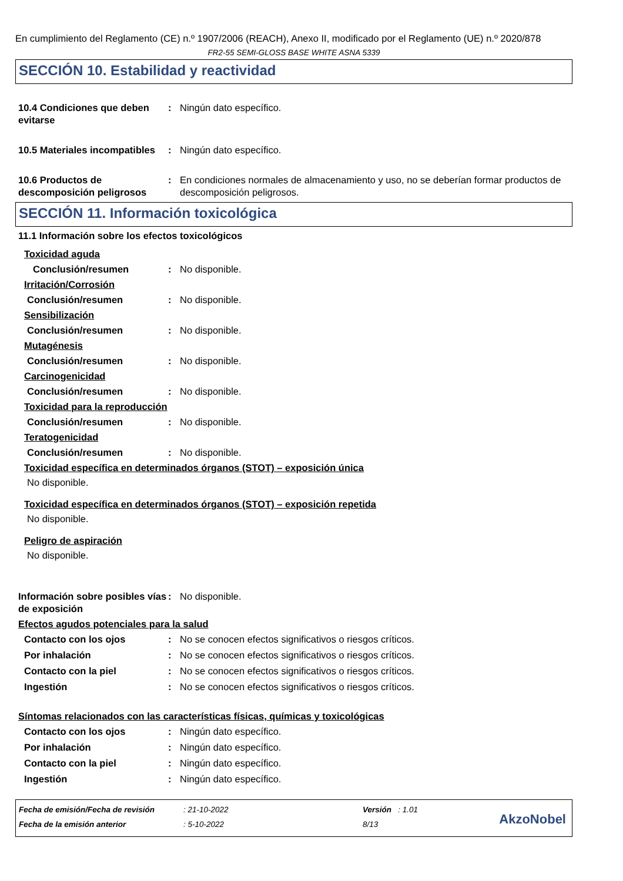En cumplimiento del Reglamento (CE) n.º 1907/2006 (REACH), Anexo II, modificado por el Reglamento (UE) n.º 2020/878
FR2-55 SEMI-GLOSS BASE WHITE ASNA 5339
SECCIÓN 10. Estabilidad y reactividad
10.4 Condiciones que deben evitarse
: Ningún dato específico.
10.5 Materiales incompatibles
: Ningún dato específico.
10.6 Productos de descomposición peligrosos
: En condiciones normales de almacenamiento y uso, no se deberían formar productos de descomposición peligrosos.
SECCIÓN 11. Información toxicológica
11.1 Información sobre los efectos toxicológicos
Toxicidad aguda
Conclusión/resumen : No disponible.
Irritación/Corrosión
Conclusión/resumen : No disponible.
Sensibilización
Conclusión/resumen : No disponible.
Mutagénesis
Conclusión/resumen : No disponible.
Carcinogenicidad
Conclusión/resumen : No disponible.
Toxicidad para la reproducción
Conclusión/resumen : No disponible.
Teratogenicidad
Conclusión/resumen : No disponible.
Toxicidad específica en determinados órganos (STOT) – exposición única
No disponible.
Toxicidad específica en determinados órganos (STOT) – exposición repetida
No disponible.
Peligro de aspiración
No disponible.
Información sobre posibles vías de exposición
: No disponible.
Efectos agudos potenciales para la salud
Contacto con los ojos : No se conocen efectos significativos o riesgos críticos.
Por inhalación : No se conocen efectos significativos o riesgos críticos.
Contacto con la piel : No se conocen efectos significativos o riesgos críticos.
Ingestión : No se conocen efectos significativos o riesgos críticos.
Síntomas relacionados con las características físicas, químicas y toxicológicas
Contacto con los ojos : Ningún dato específico.
Por inhalación : Ningún dato específico.
Contacto con la piel : Ningún dato específico.
Ingestión : Ningún dato específico.
Fecha de emisión/Fecha de revisión
Fecha de la emisión anterior
: 21-10-2022
: 5-10-2022
Versión : 1.01
8/13
AkzoNobel